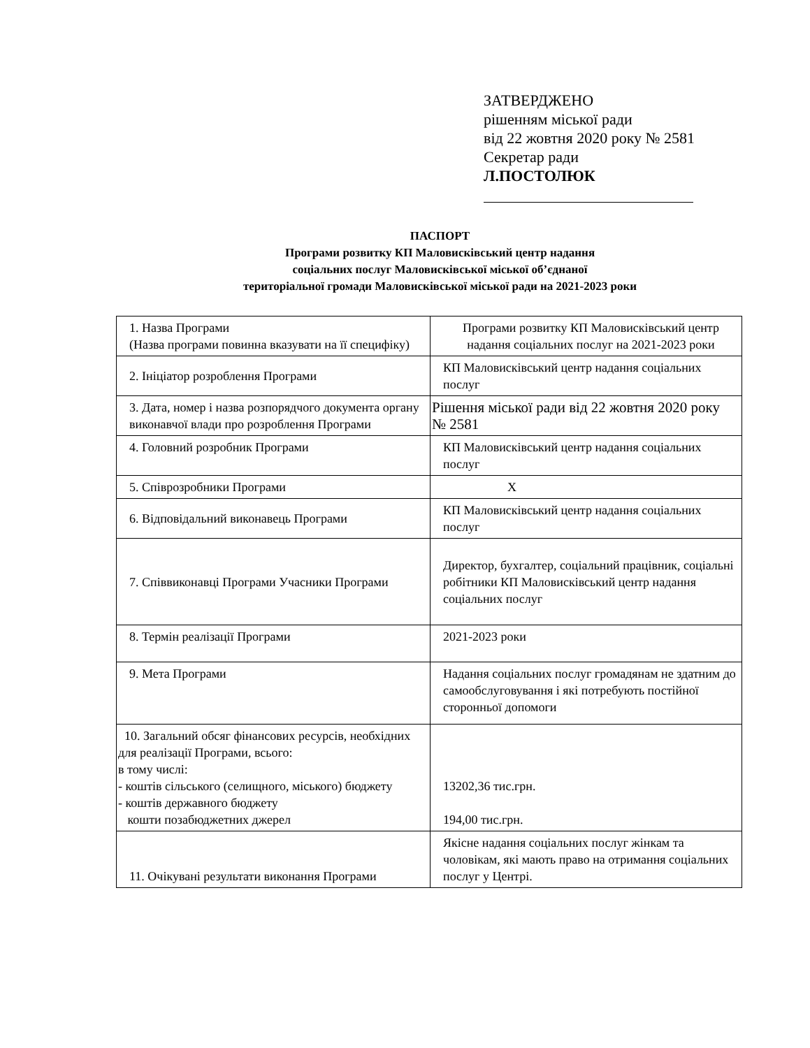ЗАТВЕРДЖЕНО
рішенням міської ради
від 22 жовтня 2020 року № 2581
Секретар ради
Л.ПОСТОЛЮК
ПАСПОРТ
Програми розвитку КП Маловисківський центр надання
соціальних послуг Маловисківської міської об’єднаної
територіальної громади Маловисківської міської ради на 2021-2023 роки
| 1. Назва Програми (Назва програми повинна вказувати на її специфіку) | Програми розвитку КП Маловисківський центр надання соціальних послуг на 2021-2023 роки |
| 2. Ініціатор розроблення Програми | КП Маловисківський центр надання соціальних послуг |
| 3. Дата, номер і назва розпорядчого документа органу виконавчої влади про розроблення Програми | Рішення міської ради від 22 жовтня 2020 року № 2581 |
| 4. Головний розробник Програми | КП Маловисківський центр надання соціальних послуг |
| 5. Співрозробники Програми | Х |
| 6. Відповідальний виконавець Програми | КП Маловисківський центр надання соціальних послуг |
| 7. Співвиконавці Програми Учасники Програми | Директор, бухгалтер, соціальний працівник, соціальні робітники КП Маловисківський центр надання соціальних послуг |
| 8. Термін реалізації Програми | 2021-2023 роки |
| 9. Мета Програми | Надання соціальних послуг громадянам не здатним до самообслуговування і які потребують постійної сторонньої допомоги |
| 10. Загальний обсяг фінансових ресурсів, необхідних для реалізації Програми, всього: в тому числі: - коштів сільського (селищного, міського) бюджету - коштів державного бюджету кошти позабюджетних джерел | 13202,36 тис.грн. 194,00 тис.грн. |
| 11. Очікувані результати виконання Програми | Якісне надання соціальних послуг жінкам та чоловікам, які мають право на отримання соціальних послуг у Центрі. |